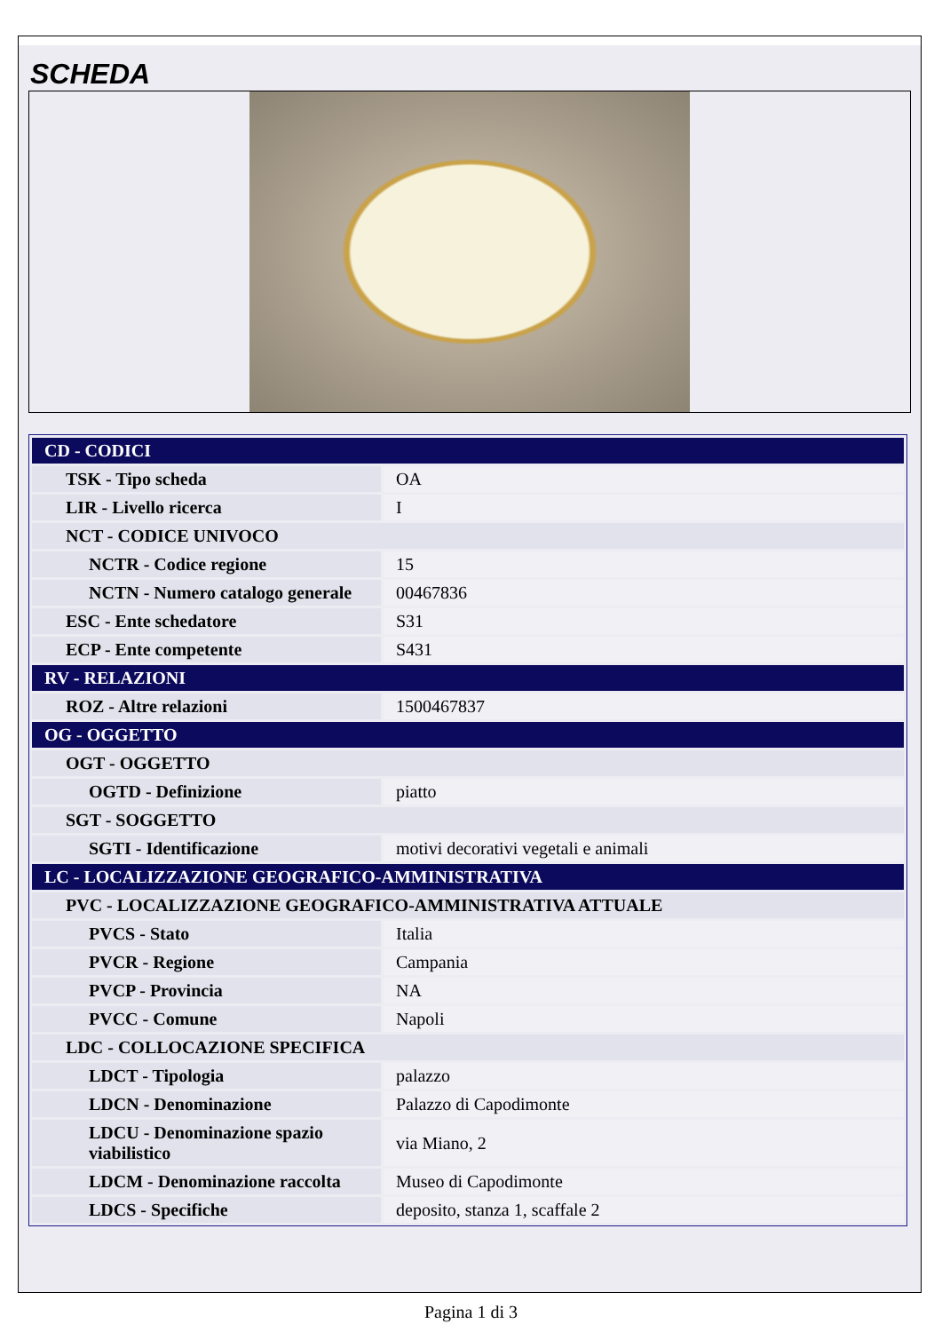SCHEDA
| CD - CODICI | |
| TSK - Tipo scheda | OA |
| LIR - Livello ricerca | I |
| NCT - CODICE UNIVOCO | |
| NCTR - Codice regione | 15 |
| NCTN - Numero catalogo generale | 00467836 |
| ESC - Ente schedatore | S31 |
| ECP - Ente competente | S431 |
| RV - RELAZIONI | |
| ROZ - Altre relazioni | 1500467837 |
| OG - OGGETTO | |
| OGT - OGGETTO | |
| OGTD - Definizione | piatto |
| SGT - SOGGETTO | |
| SGTI - Identificazione | motivi decorativi vegetali e animali |
| LC - LOCALIZZAZIONE GEOGRAFICO-AMMINISTRATIVA | |
| PVC - LOCALIZZAZIONE GEOGRAFICO-AMMINISTRATIVA ATTUALE | |
| PVCS - Stato | Italia |
| PVCR - Regione | Campania |
| PVCP - Provincia | NA |
| PVCC - Comune | Napoli |
| LDC - COLLOCAZIONE SPECIFICA | |
| LDCT - Tipologia | palazzo |
| LDCN - Denominazione | Palazzo di Capodimonte |
| LDCU - Denominazione spazio viabilistico | via Miano, 2 |
| LDCM - Denominazione raccolta | Museo di Capodimonte |
| LDCS - Specifiche | deposito, stanza 1, scaffale 2 |
Pagina 1 di 3